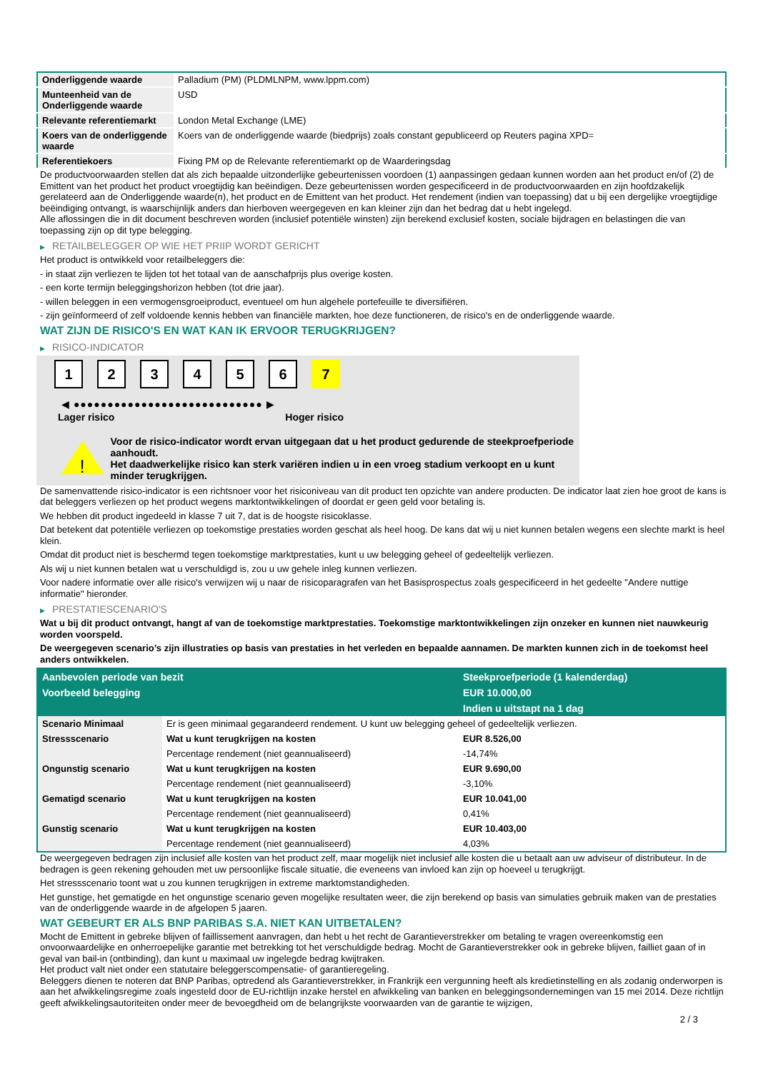| Onderliggende waarde | Palladium (PM) (PLDMLNPM, www.lppm.com) |
| Munteenheid van de Onderliggende waarde | USD |
| Relevante referentiemarkt | London Metal Exchange (LME) |
| Koers van de onderliggende waarde | Koers van de onderliggende waarde (biedprijs) zoals constant gepubliceerd op Reuters pagina XPD= |
| Referentiekoers | Fixing PM op de Relevante referentiemarkt op de Waarderingsdag |
De productvoorwaarden stellen dat als zich bepaalde uitzonderlijke gebeurtenissen voordoen (1) aanpassingen gedaan kunnen worden aan het product en/of (2) de Emittent van het product het product vroegtijdig kan beëindigen. Deze gebeurtenissen worden gespecificeerd in de productvoorwaarden en zijn hoofdzakelijk gerelateerd aan de Onderliggende waarde(n), het product en de Emittent van het product. Het rendement (indien van toepassing) dat u bij een dergelijke vroegtijdige beëindiging ontvangt, is waarschijnlijk anders dan hierboven weergegeven en kan kleiner zijn dan het bedrag dat u hebt ingelegd.
Alle aflossingen die in dit document beschreven worden (inclusief potentiële winsten) zijn berekend exclusief kosten, sociale bijdragen en belastingen die van toepassing zijn op dit type belegging.
▶ RETAILBELEGGER OP WIE HET PRIIP WORDT GERICHT
Het product is ontwikkeld voor retailbeleggers die:
- in staat zijn verliezen te lijden tot het totaal van de aanschafprijs plus overige kosten.
- een korte termijn beleggingshorizon hebben (tot drie jaar).
- willen beleggen in een vermogensgroeiproduct, eventueel om hun algehele portefeuille te diversifiëren.
- zijn geïnformeerd of zelf voldoende kennis hebben van financiële markten, hoe deze functioneren, de risico's en de onderliggende waarde.
WAT ZIJN DE RISICO'S EN WAT KAN IK ERVOOR TERUGKRIJGEN?
▶ RISICO-INDICATOR
1 2 3 4 5 6 7
◀ ●●●●●●●●●●●●●●●●●●●●●●●●●●●● ▶
Lager risico Hoger risico
!
Voor de risico-indicator wordt ervan uitgegaan dat u het product gedurende de steekproefperiode aanhoudt.
Het daadwerkelijke risico kan sterk variëren indien u in een vroeg stadium verkoopt en u kunt minder terugkrijgen.
De samenvattende risico-indicator is een richtsnoer voor het risiconiveau van dit product ten opzichte van andere producten. De indicator laat zien hoe groot de kans is dat beleggers verliezen op het product wegens marktontwikkelingen of doordat er geen geld voor betaling is.
We hebben dit product ingedeeld in klasse 7 uit 7, dat is de hoogste risicoklasse.
Dat betekent dat potentiële verliezen op toekomstige prestaties worden geschat als heel hoog. De kans dat wij u niet kunnen betalen wegens een slechte markt is heel klein.
Omdat dit product niet is beschermd tegen toekomstige marktprestaties, kunt u uw belegging geheel of gedeeltelijk verliezen.
Als wij u niet kunnen betalen wat u verschuldigd is, zou u uw gehele inleg kunnen verliezen.
Voor nadere informatie over alle risico's verwijzen wij u naar de risicoparagrafen van het Basisprospectus zoals gespecificeerd in het gedeelte "Andere nuttige informatie" hieronder.
▶ PRESTATIESCENARIO'S
Wat u bij dit product ontvangt, hangt af van de toekomstige marktprestaties. Toekomstige marktontwikkelingen zijn onzeker en kunnen niet nauwkeurig worden voorspeld.
De weergegeven scenario’s zijn illustraties op basis van prestaties in het verleden en bepaalde aannamen. De markten kunnen zich in de toekomst heel anders ontwikkelen.
| Aanbevolen periode van bezit | | Steekproefperiode (1 kalenderdag) |
| Voorbeeld belegging | | EUR 10.000,00 |
| | | Indien u uitstapt na 1 dag |
| Scenario Minimaal | Er is geen minimaal gegarandeerd rendement. U kunt uw belegging geheel of gedeeltelijk verliezen. | |
| Stressscenario | Wat u kunt terugkrijgen na kosten | EUR 8.526,00 |
| | Percentage rendement (niet geannualiseerd) | -14,74% |
| Ongunstig scenario | Wat u kunt terugkrijgen na kosten | EUR 9.690,00 |
| | Percentage rendement (niet geannualiseerd) | -3,10% |
| Gematigd scenario | Wat u kunt terugkrijgen na kosten | EUR 10.041,00 |
| | Percentage rendement (niet geannualiseerd) | 0,41% |
| Gunstig scenario | Wat u kunt terugkrijgen na kosten | EUR 10.403,00 |
| | Percentage rendement (niet geannualiseerd) | 4,03% |
De weergegeven bedragen zijn inclusief alle kosten van het product zelf, maar mogelijk niet inclusief alle kosten die u betaalt aan uw adviseur of distributeur. In de bedragen is geen rekening gehouden met uw persoonlijke fiscale situatie, die eveneens van invloed kan zijn op hoeveel u terugkrijgt.
Het stressscenario toont wat u zou kunnen terugkrijgen in extreme marktomstandigheden.
Het gunstige, het gematigde en het ongunstige scenario geven mogelijke resultaten weer, die zijn berekend op basis van simulaties gebruik maken van de prestaties van de onderliggende waarde in de afgelopen 5 jaaren.
WAT GEBEURT ER ALS BNP PARIBAS S.A. NIET KAN UITBETALEN?
Mocht de Emittent in gebreke blijven of faillissement aanvragen, dan hebt u het recht de Garantieverstrekker om betaling te vragen overeenkomstig een onvoorwaardelijke en onherroepelijke garantie met betrekking tot het verschuldigde bedrag. Mocht de Garantieverstrekker ook in gebreke blijven, failliet gaan of in geval van bail-in (ontbinding), dan kunt u maximaal uw ingelegde bedrag kwijtraken.
Het product valt niet onder een statutaire beleggerscompensatie- of garantieregeling.
Beleggers dienen te noteren dat BNP Paribas, optredend als Garantieverstrekker, in Frankrijk een vergunning heeft als kredietinstelling en als zodanig onderworpen is aan het afwikkelingsregime zoals ingesteld door de EU-richtlijn inzake herstel en afwikkeling van banken en beleggingsondernemingen van 15 mei 2014. Deze richtlijn geeft afwikkelingsautoriteiten onder meer de bevoegdheid om de belangrijkste voorwaarden van de garantie te wijzigen,
2 / 3